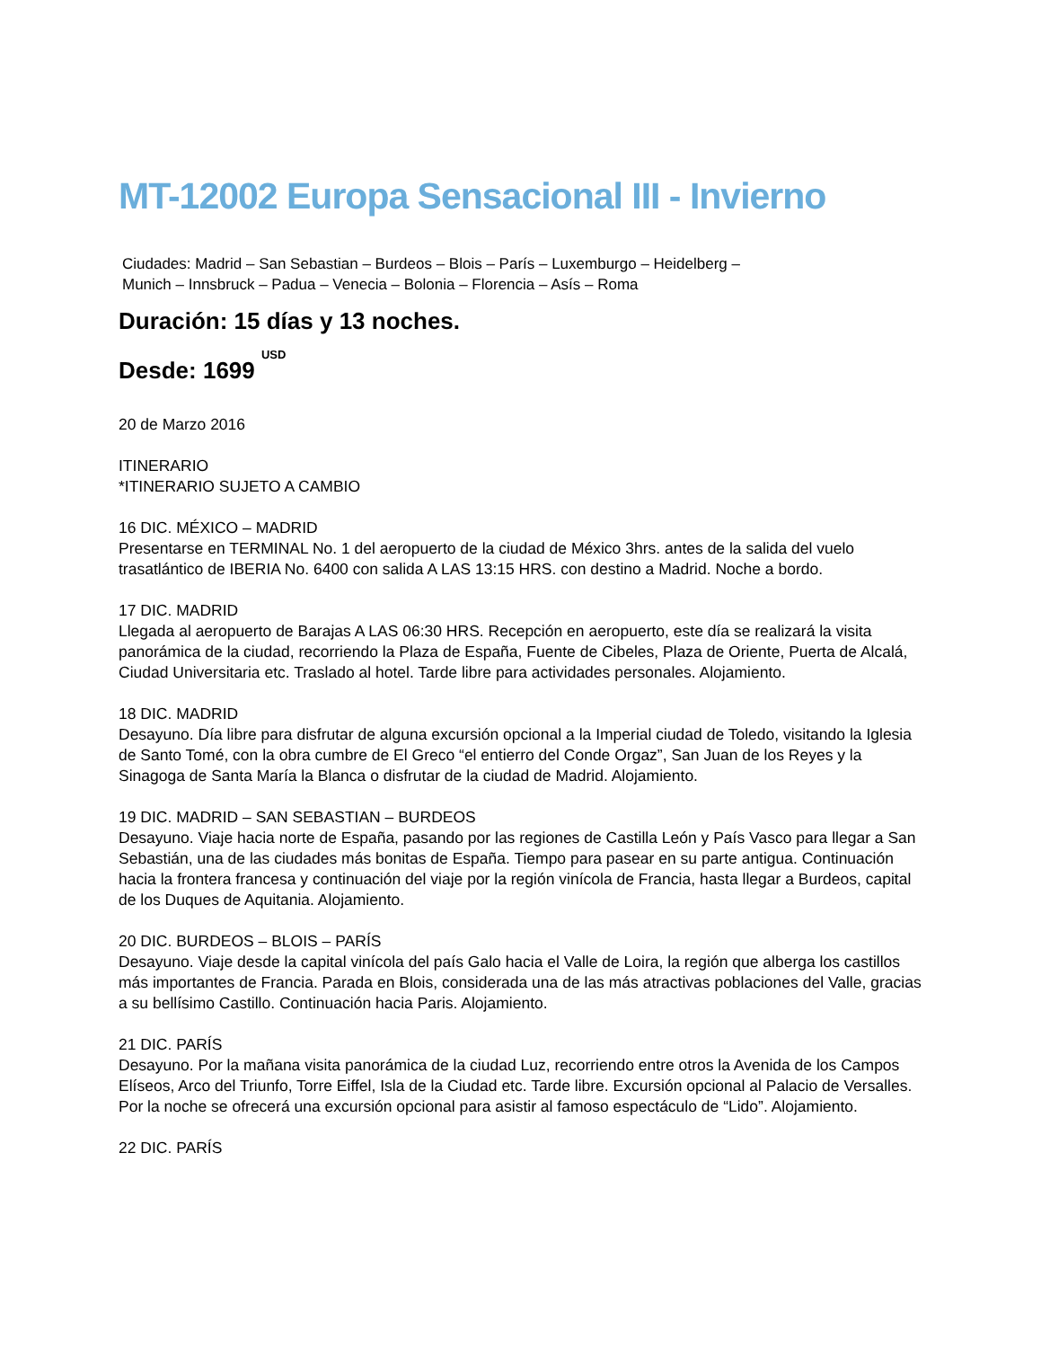MT-12002 Europa Sensacional III - Invierno
Ciudades: Madrid – San Sebastian – Burdeos – Blois – París – Luxemburgo – Heidelberg – Munich – Innsbruck – Padua – Venecia – Bolonia – Florencia – Asís – Roma
Duración: 15 días y 13 noches.
Desde: 1699 <sup>USD</sup>
20 de Marzo 2016
ITINERARIO
*ITINERARIO SUJETO A CAMBIO
16 DIC. MÉXICO – MADRID
Presentarse en TERMINAL No. 1 del aeropuerto de la ciudad de México 3hrs. antes de la salida del vuelo trasatlántico de IBERIA No. 6400 con salida A LAS 13:15 HRS. con destino a Madrid. Noche a bordo.
17 DIC. MADRID
Llegada al aeropuerto de Barajas A LAS 06:30 HRS. Recepción en aeropuerto, este día se realizará la visita panorámica de la ciudad, recorriendo la Plaza de España, Fuente de Cibeles, Plaza de Oriente, Puerta de Alcalá, Ciudad Universitaria etc. Traslado al hotel. Tarde libre para actividades personales. Alojamiento.
18 DIC. MADRID
Desayuno. Día libre para disfrutar de alguna excursión opcional a la Imperial ciudad de Toledo, visitando la Iglesia de Santo Tomé, con la obra cumbre de El Greco “el entierro del Conde Orgaz”, San Juan de los Reyes y la Sinagoga de Santa María la Blanca o disfrutar de la ciudad de Madrid. Alojamiento.
19 DIC. MADRID – SAN SEBASTIAN – BURDEOS
Desayuno. Viaje hacia norte de España, pasando por las regiones de Castilla León y País Vasco para llegar a San Sebastián, una de las ciudades más bonitas de España. Tiempo para pasear en su parte antigua. Continuación hacia la frontera francesa y continuación del viaje por la región vinícola de Francia, hasta llegar a Burdeos, capital de los Duques de Aquitania. Alojamiento.
20 DIC. BURDEOS – BLOIS – PARÍS
Desayuno. Viaje desde la capital vinícola del país Galo hacia el Valle de Loira, la región que alberga los castillos más importantes de Francia. Parada en Blois, considerada una de las más atractivas poblaciones del Valle, gracias a su bellísimo Castillo. Continuación hacia Paris. Alojamiento.
21 DIC. PARÍS
Desayuno. Por la mañana visita panorámica de la ciudad Luz, recorriendo entre otros la Avenida de los Campos Elíseos, Arco del Triunfo, Torre Eiffel, Isla de la Ciudad etc. Tarde libre. Excursión opcional al Palacio de Versalles. Por la noche se ofrecerá una excursión opcional para asistir al famoso espectáculo de “Lido”. Alojamiento.
22 DIC. PARÍS